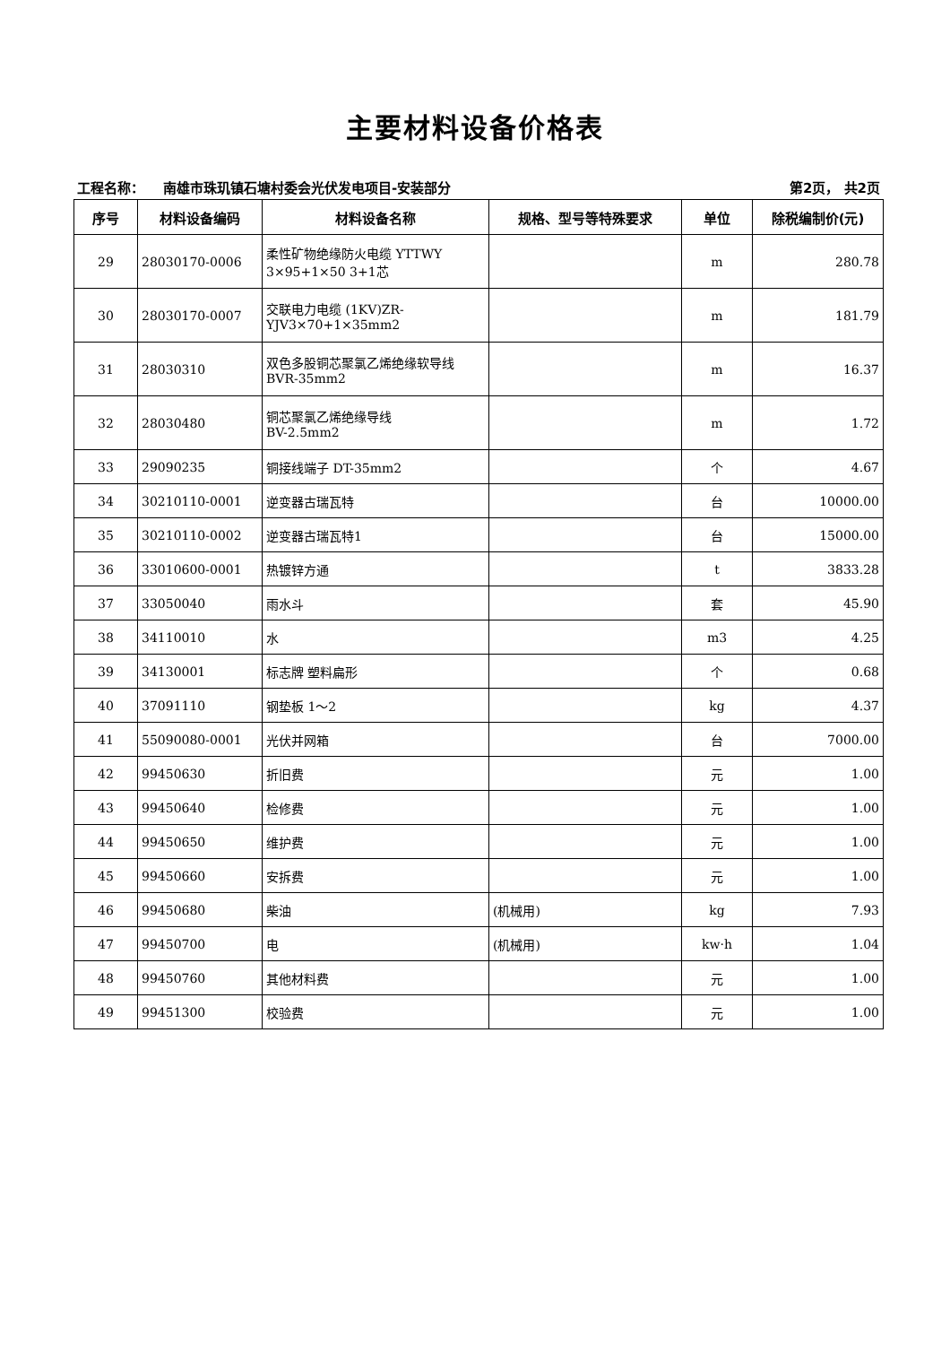主要材料设备价格表
工程名称： 南雄市珠玑镇石塘村委会光伏发电项目-安装部分 第2页， 共2页
| 序号 | 材料设备编码 | 材料设备名称 | 规格、型号等特殊要求 | 单位 | 除税编制价(元) |
| --- | --- | --- | --- | --- | --- |
| 29 | 28030170-0006 | 柔性矿物绝缘防火电缆 YTTWY 3×95+1×50 3+1芯 | | m | 280.78 |
| 30 | 28030170-0007 | 交联电力电缆 (1KV)ZR-YJV3×70+1×35mm2 | | m | 181.79 |
| 31 | 28030310 | 双色多股铜芯聚氯乙烯绝缘软导线 BVR-35mm2 | | m | 16.37 |
| 32 | 28030480 | 铜芯聚氯乙烯绝缘导线 BV-2.5mm2 | | m | 1.72 |
| 33 | 29090235 | 铜接线端子 DT-35mm2 | | 个 | 4.67 |
| 34 | 30210110-0001 | 逆变器古瑞瓦特 | | 台 | 10000.00 |
| 35 | 30210110-0002 | 逆变器古瑞瓦特1 | | 台 | 15000.00 |
| 36 | 33010600-0001 | 热镀锌方通 | | t | 3833.28 |
| 37 | 33050040 | 雨水斗 | | 套 | 45.90 |
| 38 | 34110010 | 水 | | m3 | 4.25 |
| 39 | 34130001 | 标志牌 塑料扁形 | | 个 | 0.68 |
| 40 | 37091110 | 钢垫板 1～2 | | kg | 4.37 |
| 41 | 55090080-0001 | 光伏并网箱 | | 台 | 7000.00 |
| 42 | 99450630 | 折旧费 | | 元 | 1.00 |
| 43 | 99450640 | 检修费 | | 元 | 1.00 |
| 44 | 99450650 | 维护费 | | 元 | 1.00 |
| 45 | 99450660 | 安拆费 | | 元 | 1.00 |
| 46 | 99450680 | 柴油 | (机械用) | kg | 7.93 |
| 47 | 99450700 | 电 | (机械用) | kw·h | 1.04 |
| 48 | 99450760 | 其他材料费 | | 元 | 1.00 |
| 49 | 99451300 | 校验费 | | 元 | 1.00 |